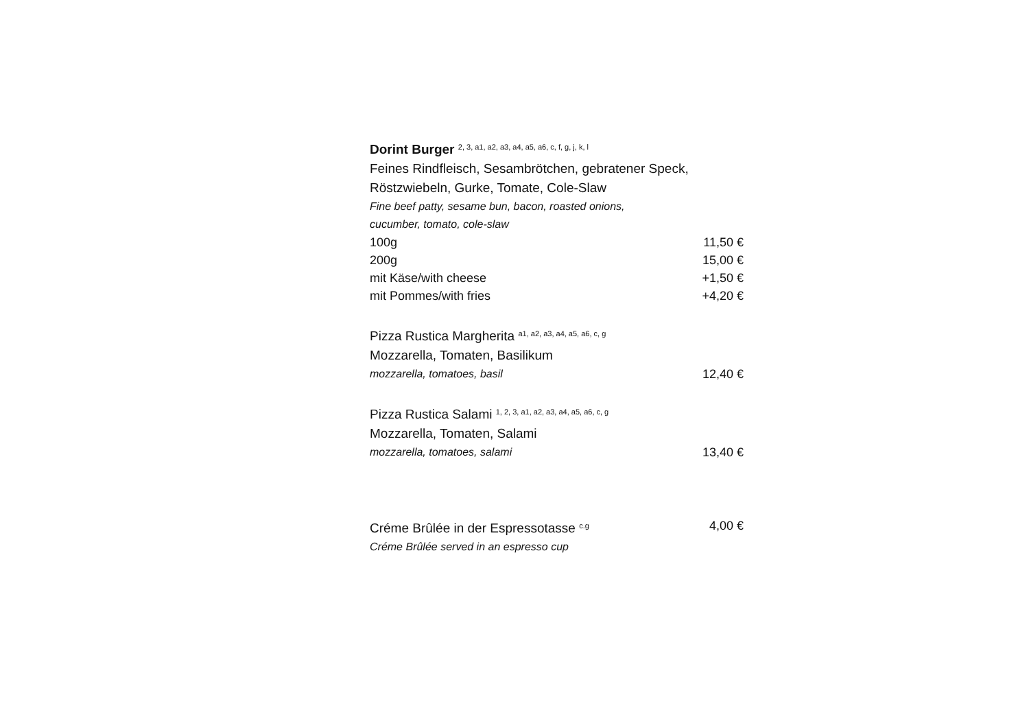Dorint Burger 2, 3, a1, a2, a3, a4, a5, a6, c, f, g, j, k, l
Feines Rindfleisch, Sesambrötchen, gebratener Speck,
Röstzwiebeln, Gurke, Tomate, Cole-Slaw
Fine beef patty, sesame bun, bacon, roasted onions,
cucumber, tomato, cole-slaw
100g 11,50 €
200g 15,00 €
mit Käse/with cheese +1,50 €
mit Pommes/with fries +4,20 €
Pizza Rustica Margherita a1, a2, a3, a4, a5, a6, c, g
Mozzarella, Tomaten, Basilikum
mozzarella, tomatoes, basil 12,40 €
Pizza Rustica Salami 1, 2, 3, a1, a2, a3, a4, a5, a6, c, g
Mozzarella, Tomaten, Salami
mozzarella, tomatoes, salami 13,40 €
Créme Brûlée in der Espressotasse c.g 4,00 €
Créme Brûlée served in an espresso cup